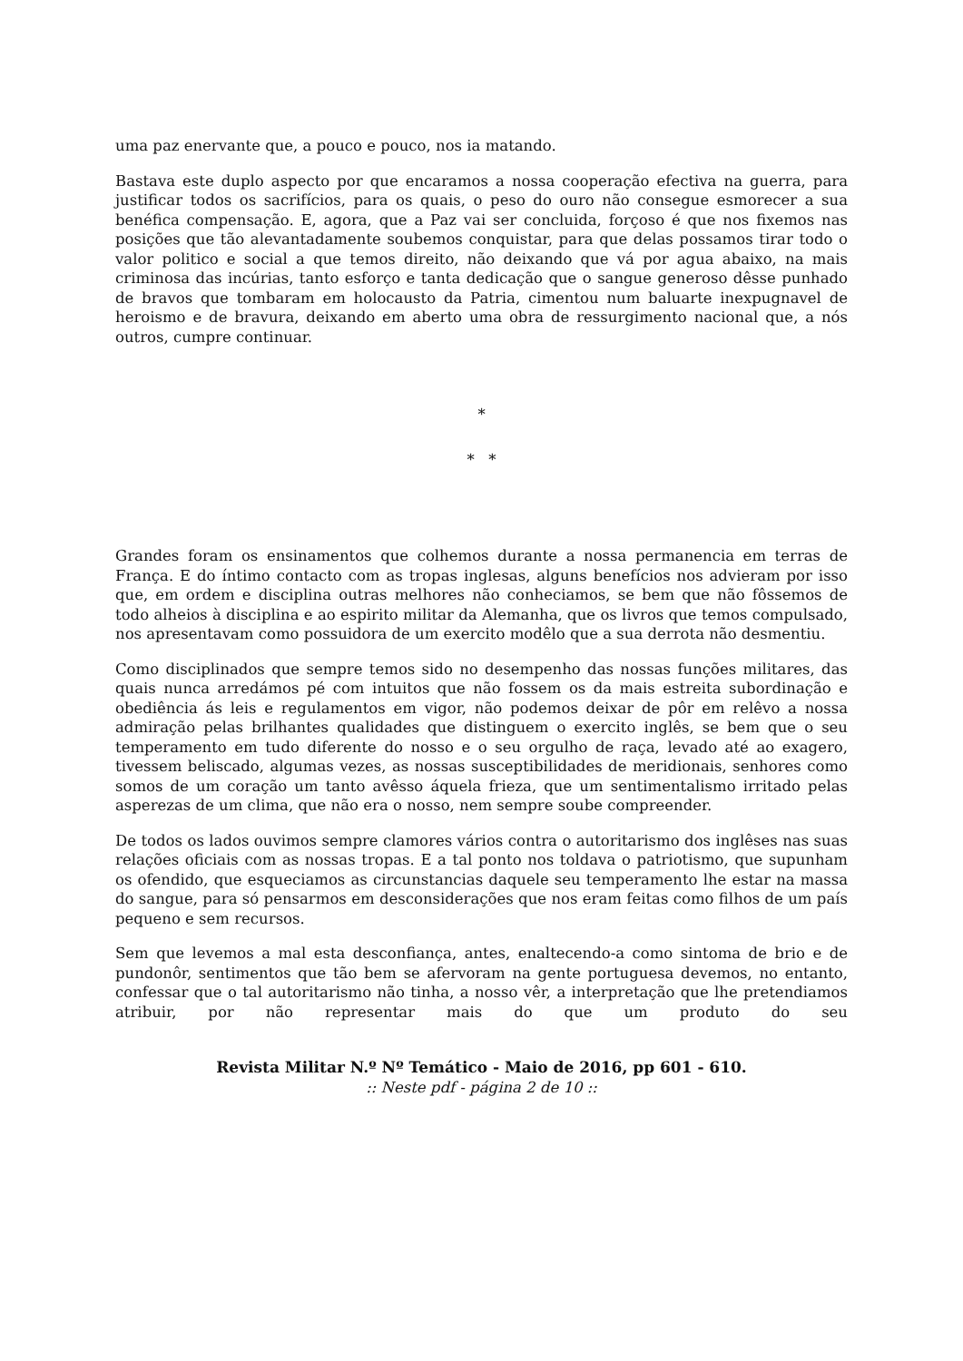uma paz enervante que, a pouco e pouco, nos ia matando.
Bastava este duplo aspecto por que encaramos a nossa cooperação efectiva na guerra, para justificar todos os sacrifícios, para os quais, o peso do ouro não consegue esmorecer a sua benéfica compensação. E, agora, que a Paz vai ser concluida, forçoso é que nos fixemos nas posições que tão alevantadamente soubemos conquistar, para que delas possamos tirar todo o valor politico e social a que temos direito, não deixando que vá por agua abaixo, na mais criminosa das incúrias, tanto esforço e tanta dedicação que o sangue generoso dêsse punhado de bravos que tombaram em holocausto da Patria, cimentou num baluarte inexpugnavel de heroismo e de bravura, deixando em aberto uma obra de ressurgimento nacional que, a nós outros, cumpre continuar.
*
* *
Grandes foram os ensinamentos que colhemos durante a nossa permanencia em terras de França. E do íntimo contacto com as tropas inglesas, alguns benefícios nos advieram por isso que, em ordem e disciplina outras melhores não conheciamos, se bem que não fôssemos de todo alheios à disciplina e ao espirito militar da Alemanha, que os livros que temos compulsado, nos apresentavam como possuidora de um exercito modêlo que a sua derrota não desmentiu.
Como disciplinados que sempre temos sido no desempenho das nossas funções militares, das quais nunca arredámos pé com intuitos que não fossem os da mais estreita subordinação e obediência ás leis e regulamentos em vigor, não podemos deixar de pôr em relêvo a nossa admiração pelas brilhantes qualidades que distinguem o exercito inglês, se bem que o seu temperamento em tudo diferente do nosso e o seu orgulho de raça, levado até ao exagero, tivessem beliscado, algumas vezes, as nossas susceptibilidades de meridionais, senhores como somos de um coração um tanto avêsso áquela frieza, que um sentimentalismo irritado pelas asperezas de um clima, que não era o nosso, nem sempre soube compreender.
De todos os lados ouvimos sempre clamores vários contra o autoritarismo dos inglêses nas suas relações oficiais com as nossas tropas. E a tal ponto nos toldava o patriotismo, que supunham os ofendido, que esqueciamos as circunstancias daquele seu temperamento lhe estar na massa do sangue, para só pensarmos em desconsiderações que nos eram feitas como filhos de um país pequeno e sem recursos.
Sem que levemos a mal esta desconfiança, antes, enaltecendo-a como sintoma de brio e de pundonôr, sentimentos que tão bem se afervoram na gente portuguesa devemos, no entanto, confessar que o tal autoritarismo não tinha, a nosso vêr, a interpretação que lhe pretendiamos atribuir, por não representar mais do que um produto do seu
Revista Militar N.º Nº Temático - Maio de 2016, pp 601 - 610.:: Neste pdf - página 2 de 10 ::